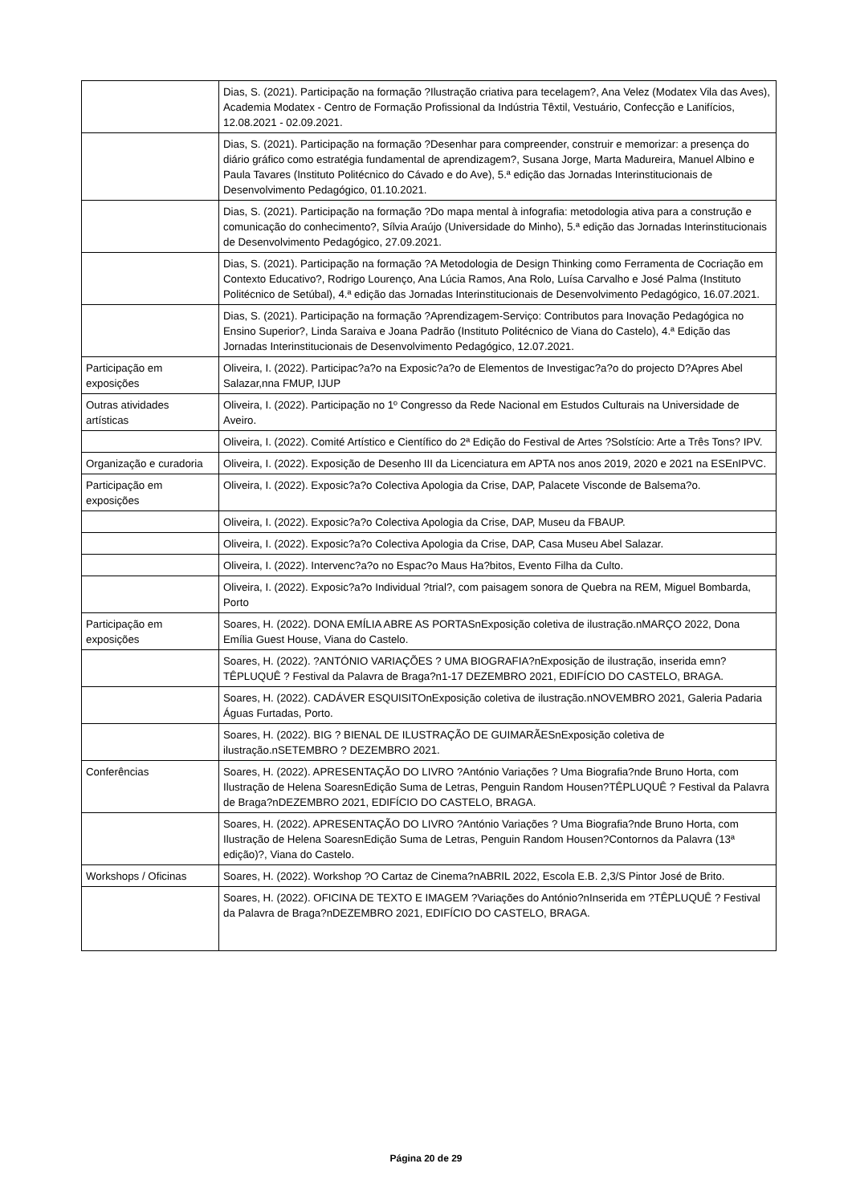| | Dias, S. (2021). Participação na formação ?Ilustração criativa para tecelagem?, Ana Velez (Modatex Vila das Aves), Academia Modatex - Centro de Formação Profissional da Indústria Têxtil, Vestuário, Confecção e Lanifícios, 12.08.2021 - 02.09.2021. |
| | Dias, S. (2021). Participação na formação ?Desenhar para compreender, construir e memorizar: a presença do diário gráfico como estratégia fundamental de aprendizagem?, Susana Jorge, Marta Madureira, Manuel Albino e Paula Tavares (Instituto Politécnico do Cávado e do Ave), 5.ª edição das Jornadas Interinstitucionais de Desenvolvimento Pedagógico, 01.10.2021. |
| | Dias, S. (2021). Participação na formação ?Do mapa mental à infografia: metodologia ativa para a construção e comunicação do conhecimento?, Sílvia Araújo (Universidade do Minho), 5.ª edição das Jornadas Interinstitucionais de Desenvolvimento Pedagógico, 27.09.2021. |
| | Dias, S. (2021). Participação na formação ?A Metodologia de Design Thinking como Ferramenta de Cocriação em Contexto Educativo?, Rodrigo Lourenço, Ana Lúcia Ramos, Ana Rolo, Luísa Carvalho e José Palma (Instituto Politécnico de Setúbal), 4.ª edição das Jornadas Interinstitucionais de Desenvolvimento Pedagógico, 16.07.2021. |
| | Dias, S. (2021). Participação na formação ?Aprendizagem-Serviço: Contributos para Inovação Pedagógica no Ensino Superior?, Linda Saraiva e Joana Padrão (Instituto Politécnico de Viana do Castelo), 4.ª Edição das Jornadas Interinstitucionais de Desenvolvimento Pedagógico, 12.07.2021. |
| Participação em exposições | Oliveira, I. (2022). Participac?a?o na Exposic?a?o de Elementos de Investigac?a?o do projecto D?Apres Abel Salazar,nna FMUP, IJUP |
| Outras atividades artísticas | Oliveira, I. (2022). Participação no 1º Congresso da Rede Nacional em Estudos Culturais na Universidade de Aveiro. |
| | Oliveira, I. (2022). Comité Artístico e Científico do 2ª Edição do Festival de Artes ?Solstício: Arte a Três Tons? IPV. |
| Organização e curadoria | Oliveira, I. (2022). Exposição de Desenho III da Licenciatura em APTA nos anos 2019, 2020 e 2021 na ESEnIPVC. |
| Participação em exposições | Oliveira, I. (2022). Exposic?a?o Colectiva Apologia da Crise, DAP, Palacete Visconde de Balsema?o. |
| | Oliveira, I. (2022). Exposic?a?o Colectiva Apologia da Crise, DAP, Museu da FBAUP. |
| | Oliveira, I. (2022). Exposic?a?o Colectiva Apologia da Crise, DAP, Casa Museu Abel Salazar. |
| | Oliveira, I. (2022). Intervenc?a?o no Espac?o Maus Ha?bitos, Evento Filha da Culto. |
| | Oliveira, I. (2022). Exposic?a?o Individual ?trial?, com paisagem sonora de Quebra na REM, Miguel Bombarda, Porto |
| Participação em exposições | Soares, H. (2022). DONA EMÍLIA ABRE AS PORTASnExposição coletiva de ilustração.nMARÇO 2022, Dona Emília Guest House, Viana do Castelo. |
| | Soares, H. (2022). ?ANTÓNIO VARIAÇÕES ? UMA BIOGRAFIA?nExposição de ilustração, inserida emn?TÊPLUQUÊ ? Festival da Palavra de Braga?n1-17 DEZEMBRO 2021, EDIFÍCIO DO CASTELO, BRAGA. |
| | Soares, H. (2022). CADÁVER ESQUISITOnExposição coletiva de ilustração.nNOVEMBRO 2021, Galeria Padaria Águas Furtadas, Porto. |
| | Soares, H. (2022). BIG ? BIENAL DE ILUSTRAÇÃO DE GUIMARÃESnExposição coletiva de ilustração.nSETEMBRO ? DEZEMBRO 2021. |
| Conferências | Soares, H. (2022). APRESENTAÇÃO DO LIVRO ?António Variações ? Uma Biografia?nde Bruno Horta, com Ilustração de Helena SoaresnEdição Suma de Letras, Penguin Random Housen?TÊPLUQUÊ ? Festival da Palavra de Braga?nDEZEMBRO 2021, EDIFÍCIO DO CASTELO, BRAGA. |
| | Soares, H. (2022). APRESENTAÇÃO DO LIVRO ?António Variações ? Uma Biografia?nde Bruno Horta, com Ilustração de Helena SoaresnEdição Suma de Letras, Penguin Random Housen?Contornos da Palavra (13ª edição)?, Viana do Castelo. |
| Workshops / Oficinas | Soares, H. (2022). Workshop ?O Cartaz de Cinema?nABRIL 2022, Escola E.B. 2,3/S Pintor José de Brito. |
| | Soares, H. (2022). OFICINA DE TEXTO E IMAGEM ?Variações do António?nInserida em ?TÊPLUQUÊ ? Festival da Palavra de Braga?nDEZEMBRO 2021, EDIFÍCIO DO CASTELO, BRAGA. |
Página 20 de 29